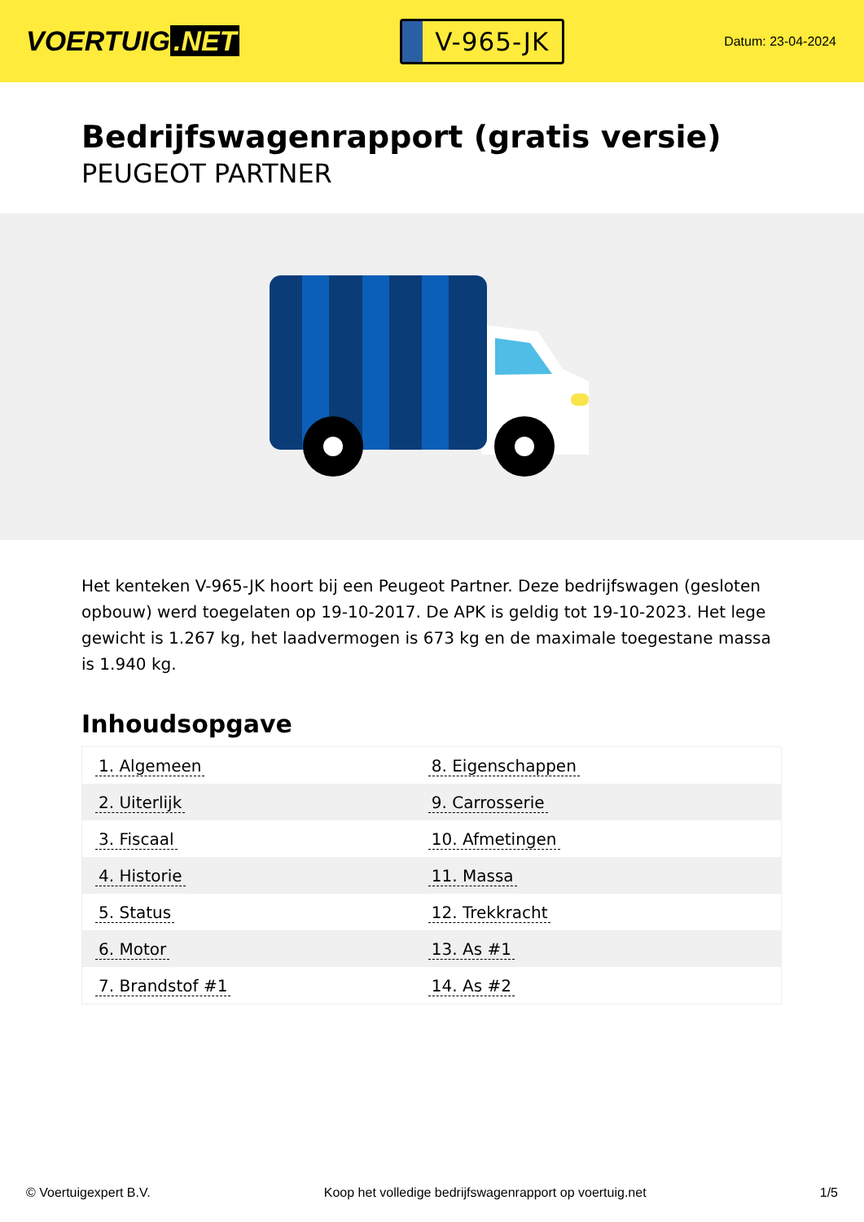VOERTUIG.NET
V-965-JK
Datum: 23-04-2024
Bedrijfswagenrapport (gratis versie)
PEUGEOT PARTNER
Het kenteken V-965-JK hoort bij een Peugeot Partner. Deze bedrijfswagen (gesloten opbouw) werd toegelaten op 19-10-2017. De APK is geldig tot 19-10-2023. Het lege gewicht is 1.267 kg, het laadvermogen is 673 kg en de maximale toegestane massa is 1.940 kg.
Inhoudsopgave
| 1. Algemeen | 8. Eigenschappen |
| 2. Uiterlijk | 9. Carrosserie |
| 3. Fiscaal | 10. Afmetingen |
| 4. Historie | 11. Massa |
| 5. Status | 12. Trekkracht |
| 6. Motor | 13. As #1 |
| 7. Brandstof #1 | 14. As #2 |
© Voertuigexpert B.V. Koop het volledige bedrijfswagenrapport op voertuig.net 1/5